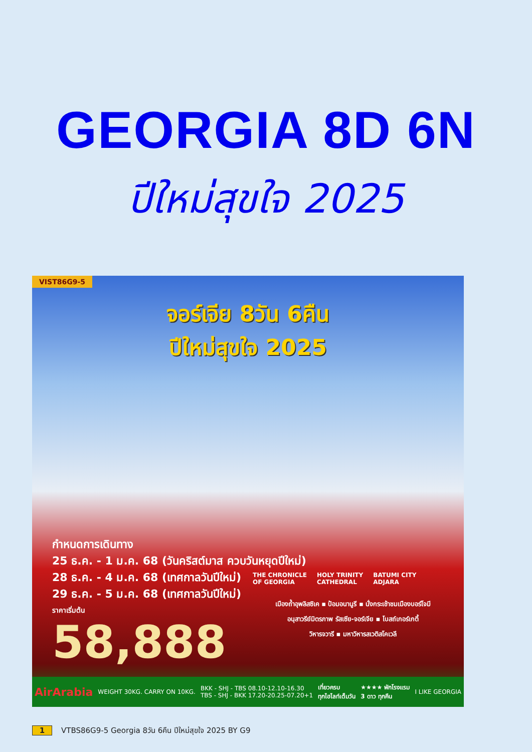GEORGIA 8D 6N
ปีใหม่สุขใจ 2025
VIST86G9-5
จอร์เจีย 8วัน 6คืน
ปีใหม่สุขใจ 2025
กำหนดการเดินทาง
25 ธ.ค. - 1 ม.ค. 68 (วันคริสต์มาส ควบวันหยุดปีใหม่)
28 ธ.ค. - 4 ม.ค. 68 (เทศกาลวันปีใหม่)
29 ธ.ค. - 5 ม.ค. 68 (เทศกาลวันปีใหม่)
ราคาเริ่มต้น
58,888
THE CHRONICLE
OF GEORGIA
HOLY TRINITY
CATHEDRAL
BATUMI CITY
ADJARA
เมืองถ้ำอุพลิสซิเค ▪ ป้อมอนานูรี ▪ นั่งกระเช้าชมเมืองบอร์โจมี
อนุสาวรีย์มิตรภาพ รัสเซีย-จอร์เจีย ▪ โบสถ์เกอร์เกตี้
วิหารจวารี ▪ มหาวิหารสเวติสโคเวลี
AirArabia WEIGHT 30KG. CARRY ON 10KG. BKK - SHJ - TBS 08.10-12.10-16.30
TBS - SHJ - BKK 17.20-20.25-07.20+1 เที่ยวครบ
ทุกไฮไลท์เต็มวัน ★★★★ พักโรงแรม
3 ดาว ทุกคืน I LIKE GEORGIA
1 VTBS86G9-5 Georgia 8วัน 6คืน ปีใหม่สุขใจ 2025 BY G9